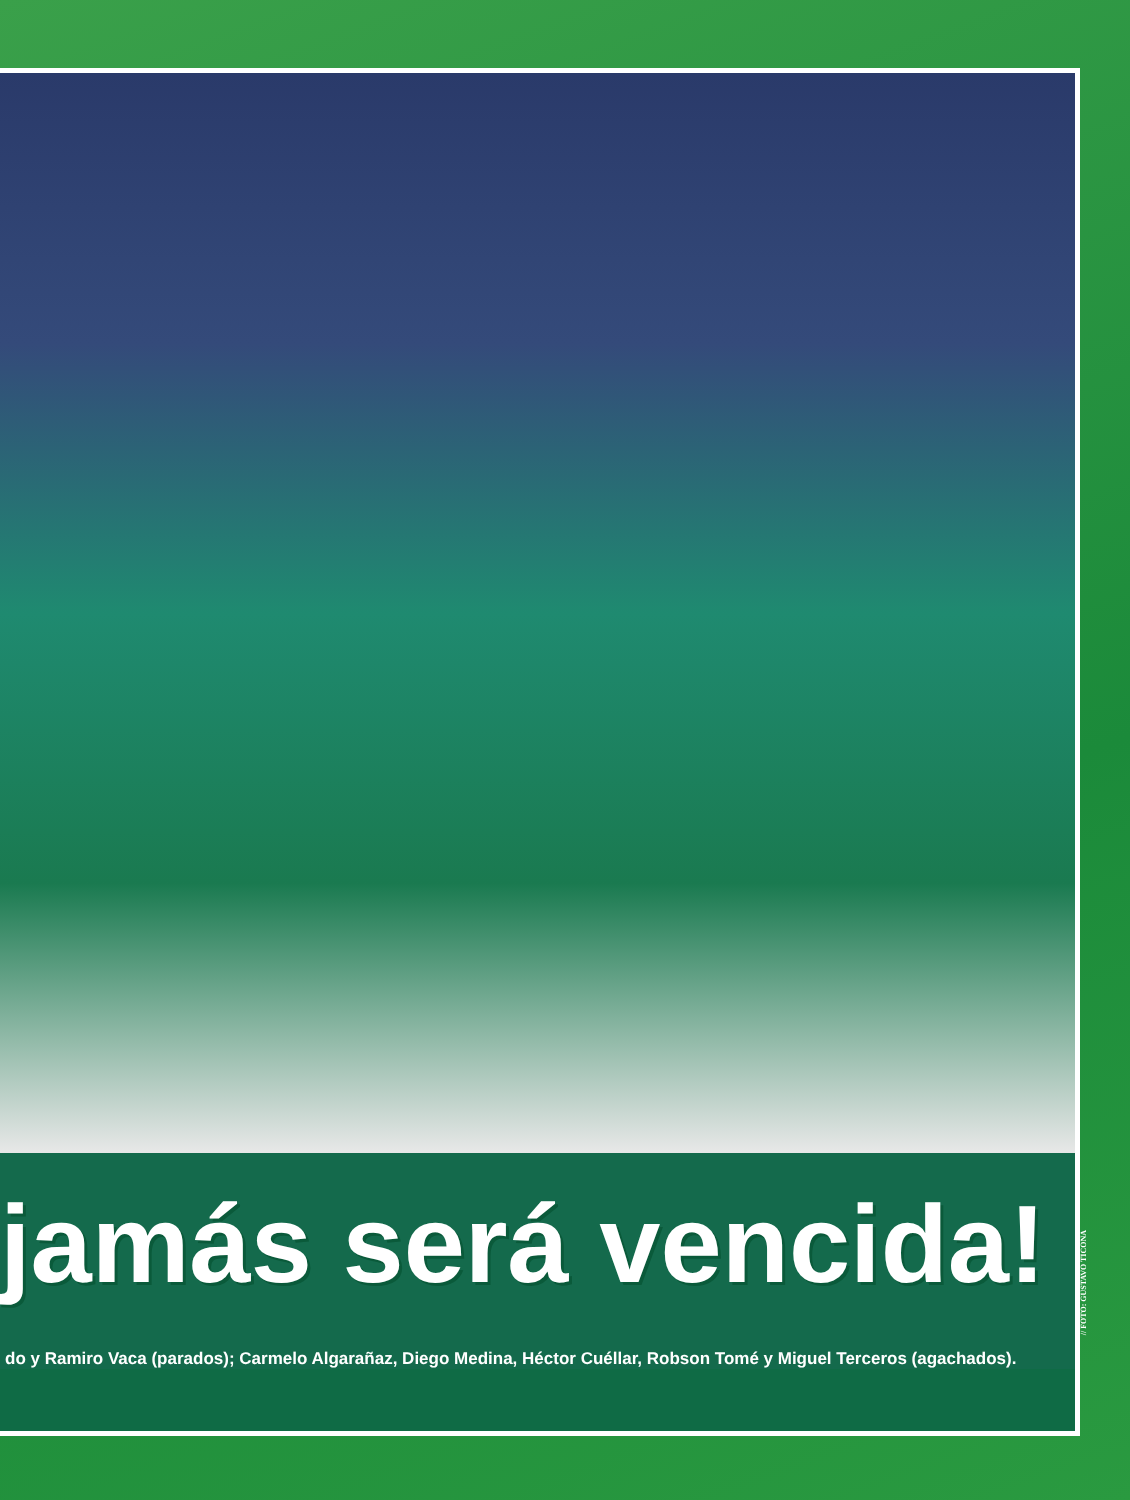jamás será vencida!
do y Ramiro Vaca (parados); Carmelo Algarañaz, Diego Medina, Héctor Cuéllar, Robson Tomé y Miguel Terceros (agachados).
// FOTO: GUSTAVO TICONA